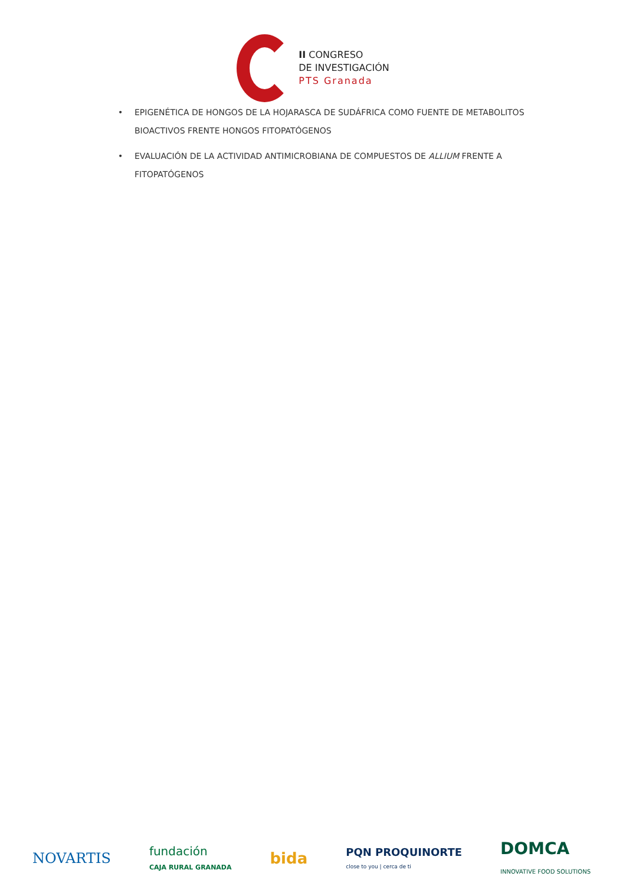II CONGRESO
DE INVESTIGACIÓN
PTS Granada
• EPIGENÉTICA DE HONGOS DE LA HOJARASCA DE SUDÁFRICA COMO FUENTE DE METABOLITOS BIOACTIVOS FRENTE HONGOS FITOPATÓGENOS
• EVALUACIÓN DE LA ACTIVIDAD ANTIMICROBIANA DE COMPUESTOS DE ALLIUM FRENTE A FITOPATÓGENOS
NOVARTIS
fundación
CAJA RURAL GRANADA
bida
PQN PROQUINORTE
close to you | cerca de ti
DOMCA
INNOVATIVE FOOD SOLUTIONS